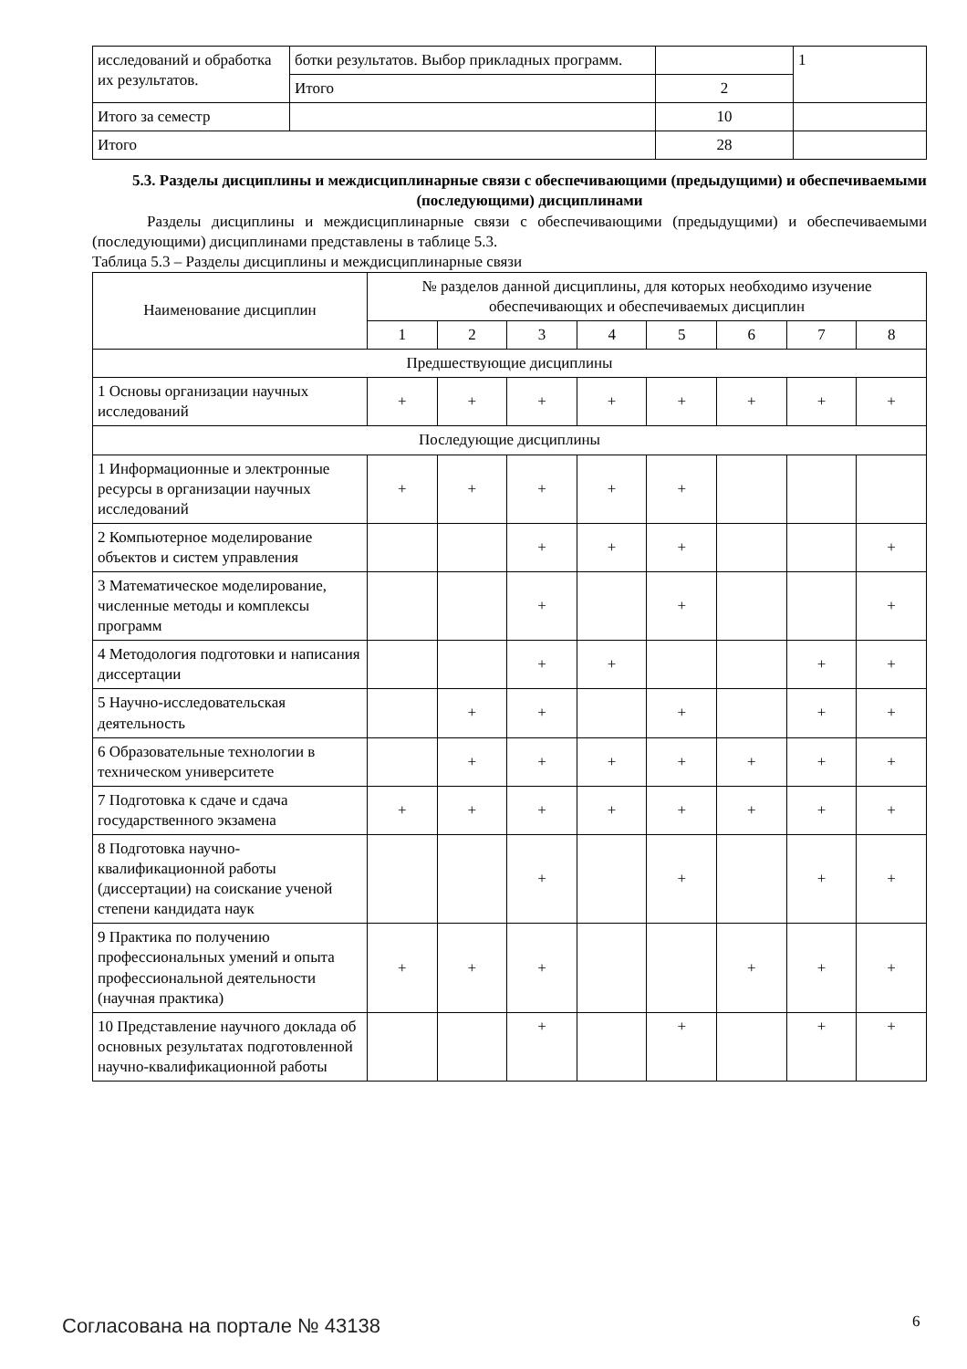| исследований и обработка их результатов. | ботки результатов. Выбор прикладных программ. | | 1 |
| | Итого | 2 | |
| Итого за семестр | | 10 | |
| Итого | | 28 | |
5.3. Разделы дисциплины и междисциплинарные связи с обеспечивающими (предыдущими) и обеспечиваемыми (последующими) дисциплинами
Разделы дисциплины и междисциплинарные связи с обеспечивающими (предыдущими) и обеспечиваемыми (последующими) дисциплинами представлены в таблице 5.3.
Таблица 5.3 – Разделы дисциплины и междисциплинарные связи
| Наименование дисциплин | № разделов данной дисциплины, для которых необходимо изучение обеспечивающих и обеспечиваемых дисциплин | | | | | | | |
| --- | --- | --- | --- | --- | --- | --- | --- | --- |
| | 1 | 2 | 3 | 4 | 5 | 6 | 7 | 8 |
| Предшествующие дисциплины | | | | | | | | |
| 1 Основы организации научных исследований | + | + | + | + | + | + | + | + |
| Последующие дисциплины | | | | | | | | |
| 1 Информационные и электронные ресурсы в организации научных исследований | + | + | + | + | + | | | |
| 2 Компьютерное моделирование объектов и систем управления | | | + | + | + | | | + |
| 3 Математическое моделирование, численные методы и комплексы программ | | | + | | + | | | + |
| 4 Методология подготовки и написания диссертации | | | + | + | | | + | + |
| 5 Научно-исследовательская деятельность | | + | + | | + | | + | + |
| 6 Образовательные технологии в техническом университете | | + | + | + | + | + | + | + |
| 7 Подготовка к сдаче и сдача государственного экзамена | + | + | + | + | + | + | + | + |
| 8 Подготовка научно-квалификационной работы (диссертации) на соискание ученой степени кандидата наук | | | + | | + | | + | + |
| 9 Практика по получению профессиональных умений и опыта профессиональной деятельности (научная практика) | + | + | + | | | + | + | + |
| 10 Представление научного доклада об основных результатах подготовленной научно-квалификационной работы | | | + | | + | | + | + |
Согласована на портале № 43138 6